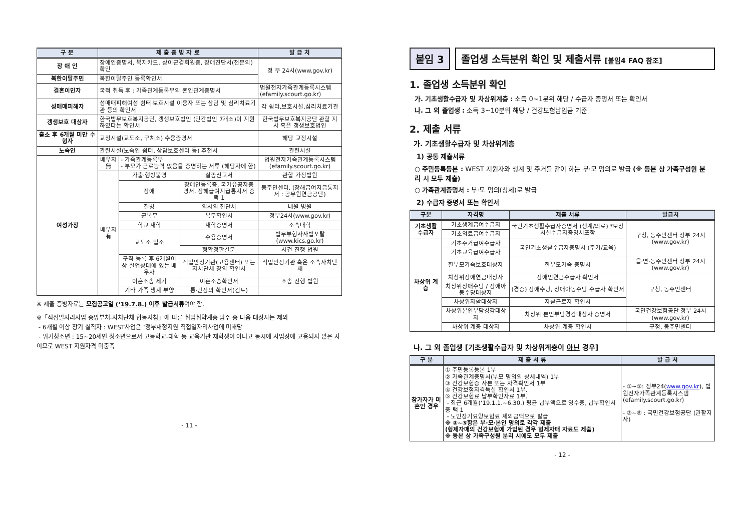| 구 분 | 제 출 증 빙 자 료 | | | 발 급 처 |
| --- | --- | --- | --- | --- |
| 장 애 인 | 장애인증명서, 복지카드, 상이군경회원증, 장애진단서(전문의) 확인 | | | 정 부 24시(www.gov.kr) |
| 북한이탈주민 | 북한이탈주민 등록확인서 | | | |
| 결혼이민자 | 국적 취득 후 : 가족관계등록부의 혼인관계증명서 | | | 법원전자가족관계등록시스템 (efamily.scourt.go.kr) |
| 성매매피해자 | 성매매피해여성 쉼터·보호시설 이용자 또는 상담 및 심리치료기관 등의 확인서 | | | 각 쉼터,보호시설,심리치료기관 |
| 갱생보호 대상자 | 한국법무보호복지공단, 갱생보호법인 (민간법인 7개소)이 지원하였다는 확인서 | | | 한국법무보호복지공단 관할 지사 혹은 갱생보호법인 |
| 출소 후 6개월 미만 수형자 | 교정시설(교도소, 구치소) 수용증명서 | | | 해당 교정시설 |
| 노숙인 | 관련시설(노숙인 쉼터, 상담보호센터 등) 추천서 | | | 관련시설 |
| 여성가장 | 배우자 無 | - 가족관계등록부 - 부모가 근로능력 없음을 증명하는 서류 (해당자에 한) | | 법원전자가족관계등록시스템 (efamily.scourt.go.kr) |
| | 배우자 有 | 가출·행방불명 | 실종신고서 | 관할 가정법원 |
| | | 장애 | 장애인등록증, 국가유공자증명서, 장해급여지급통지서 중 택 1 | 동주민센터, (장해급여지급통지서 : 공무원연금공단) |
| | | 질병 | 의사의 진단서 | 내원 병원 |
| | | 군복무 | 복무확인서 | 정부24시(www.gov.kr) |
| | | 학교 재학 | 재학증명서 | 소속대학 |
| | | 교도소 입소 | 수용증명서 | 법무부형사사법포탈 (www.kics.go.kr) |
| | | | 형확정판결문 | 사건 진행 법원 |
| | | 구직 등록 후 6개월이상 실업상태에 있는 배우자 | 직업안정기관(고용센터) 또는 자치단체 장의 확인서 | 직업안정기관 혹은 소속자치단체 |
| | | 이혼소송 제기 | 이혼소송확인서 | 소송 진행 법원 |
| | | 기타 가족 생계 부양 | 통·반장의 확인서(검토) | |
※ 제출 증빙자료는 모집공고일 (‘19.7.8.) 이후 발급서류여야 함.
※「직접일자리사업 중앙부처-자치단체 합동지침」에 따른 취업취약계층 범주 중 다음 대상자는 제외
- 6개월 이상 장기 실직자 : WEST사업은 ‘정부재정지원 직접일자리사업에 미해당
- 위기청소년 : 15~20세인 청소년으로서 고등학교-대학 등 교육기관 재학생이 아니고 동시에 사업장에 고용되지 않은 자이므로 WEST 지원자격 미충족
- 11 -
붙임 3 졸업생 소득분위 확인 및 제출서류 [붙임4 FAQ 참조]
1. 졸업생 소득분위 확인
가. 기초생활수급자 및 차상위계층 : 소득 0~1분위 해당 / 수급자 증명서 또는 확인서
나. 그 외 졸업생 : 소득 3~10분위 해당 / 건강보험납입금 기준
2. 제출 서류
가. 기초생활수급자 및 차상위계층
1) 공통 제출서류
○ 주민등록등본 : WEST 지원자와 생계 및 주거를 같이 하는 부·모 명의로 발급 (※ 등본 상 가족구성원 분리 시 모두 제출)
○ 가족관계증명서 : 부·모 명의(상세)로 발급
2) 수급자 증명서 또는 확인서
| 구분 | 자격명 | 제출 서류 | 발급처 |
| --- | --- | --- | --- |
| 기초생활 수급자 | 기초생계급여수급자 | 국민기초생활수급자증명서 (생계/의료) *보장시설수급자증명서포함 | 구청, 동주민센터 정부 24시(www.gov.kr) |
| | 기초의료급여수급자 | | |
| 차상위 계층 | 기초주거급여수급자 | 국민기초생활수급자증명서 (주거/교육) | |
| | 기초교육급여수급자 | | |
| | 한부모가족보호대상자 | 한부모가족 증명서 | 읍·면·동주민센터 정부 24시(www.gov.kr) |
| | 차상위장애연금대상자 | 장애인연금수급자 확인서 | 구청, 동주민센터 |
| | 차상위장애수당 / 장애아동수당대상자 | (경증) 장애수당, 장애아동수당 수급자 확인서 | |
| | 차상위자활대상자 | 자활근로자 확인서 | |
| | 차상위본인부담경감대상자 | 차상위 본인부담경감대상자 증명서 | 국민건강보험공단 정부 24시(www.gov.kr) |
| | 차상위 계층 대상자 | 차상위 계층 확인서 | 구청, 동주민센터 |
나. 그 외 졸업생 [기초생활수급자 및 차상위계층이 아닌 경우]
| 구 분 | 제 출 서 류 | 발 급 처 |
| --- | --- | --- |
| 참가자가 미혼인 경우 | ① 주민등록등본 1부 ② 가족관계증명서(부모 명의의 상세내역) 1부 ③ 건강보험증 사본 또는 자격확인서 1부 ④ 건강보험자격득실 확인서 1부. ⑤ 건강보험료 납부확인자료 1부. - 최근 6개월(‘19.1.1.~6.30.) 평균 납부액으로 영수증, 납부확인서 중 택 1 - 노인장기요양보험료 제외금액으로 발급 ※ ③~⑤항은 부·모·본인 명의로 각각 제출 (형제자매의 건강보험에 가입된 경우 형제자매 자료도 제출) ※ 등본 상 가족구성원 분리 시에도 모두 제출 | - ①~②: 정부24( www.gov.kr ), 법원전자가족관계등록시스템 (efamily.scourt.go.kr) - ③~⑤ : 국민건강보험공단 (관할지사) |
- 12 -